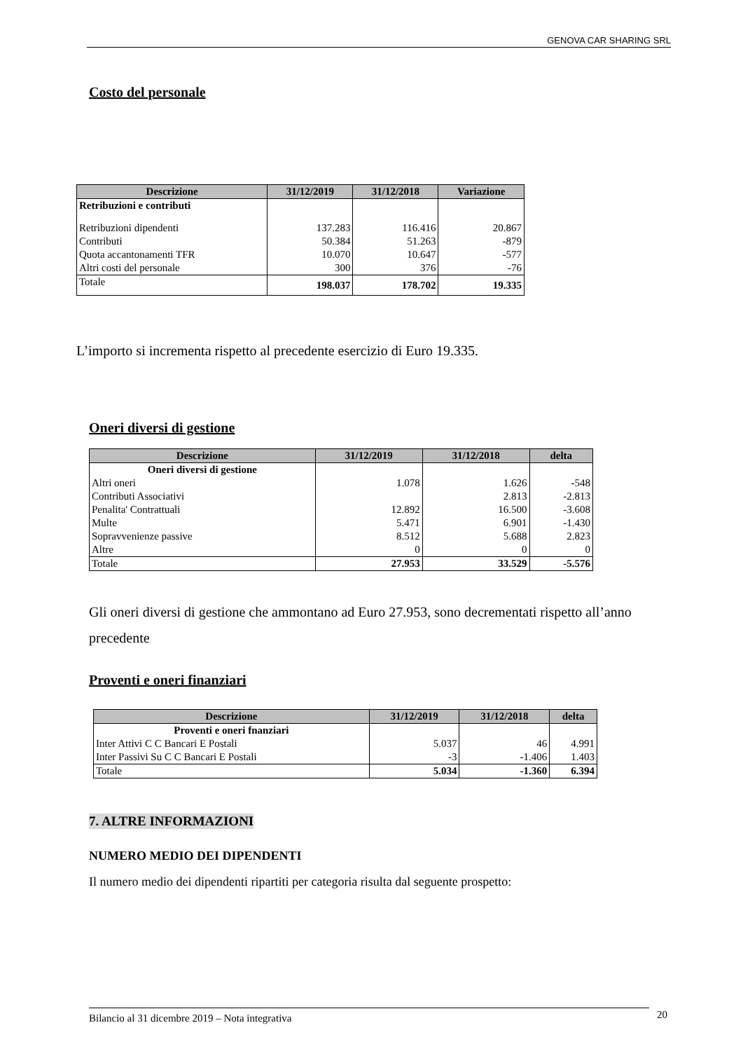GENOVA CAR SHARING SRL
Costo del personale
| Descrizione | 31/12/2019 | 31/12/2018 | Variazione |
| --- | --- | --- | --- |
| Retribuzioni e contributi | | | |
| Retribuzioni dipendenti | 137.283 | 116.416 | 20.867 |
| Contributi | 50.384 | 51.263 | -879 |
| Quota accantonamenti TFR | 10.070 | 10.647 | -577 |
| Altri costi del personale | 300 | 376 | -76 |
| Totale | 198.037 | 178.702 | 19.335 |
L’importo si incrementa rispetto al precedente esercizio di Euro 19.335.
Oneri diversi di gestione
| Descrizione | 31/12/2019 | 31/12/2018 | delta |
| --- | --- | --- | --- |
| Oneri diversi di gestione | | | |
| Altri oneri | 1.078 | 1.626 | -548 |
| Contributi Associativi | | 2.813 | -2.813 |
| Penalita' Contrattuali | 12.892 | 16.500 | -3.608 |
| Multe | 5.471 | 6.901 | -1.430 |
| Sopravvenienze passive | 8.512 | 5.688 | 2.823 |
| Altre | 0 | 0 | 0 |
| Totale | 27.953 | 33.529 | -5.576 |
Gli oneri diversi di gestione che ammontano ad Euro 27.953, sono decrementati rispetto all’anno precedente
Proventi e oneri finanziari
| Descrizione | 31/12/2019 | 31/12/2018 | delta |
| --- | --- | --- | --- |
| Proventi e oneri fnanziari | | | |
| Inter Attivi C C Bancari E Postali | 5.037 | 46 | 4.991 |
| Inter Passivi Su C C Bancari E Postali | -3 | -1.406 | 1.403 |
| Totale | 5.034 | -1.360 | 6.394 |
7. ALTRE INFORMAZIONI
NUMERO MEDIO DEI DIPENDENTI
Il numero medio dei dipendenti ripartiti per categoria risulta dal seguente prospetto:
Bilancio al 31 dicembre 2019 – Nota integrativa 20